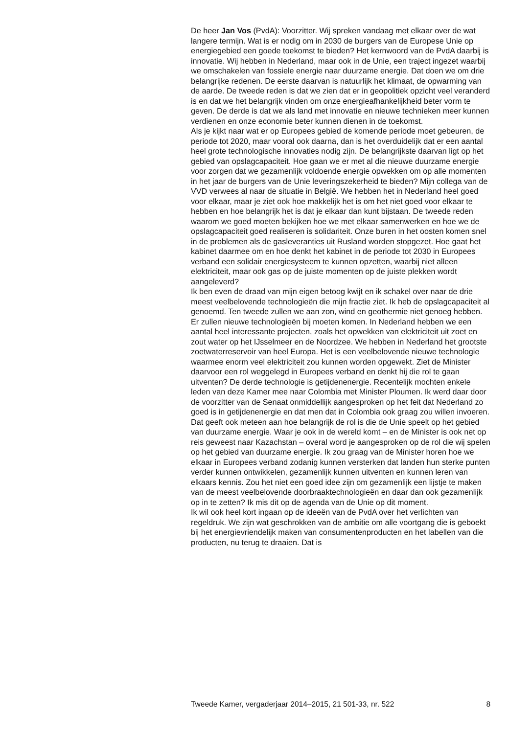De heer Jan Vos (PvdA): Voorzitter. Wij spreken vandaag met elkaar over de wat langere termijn. Wat is er nodig om in 2030 de burgers van de Europese Unie op energiegebied een goede toekomst te bieden? Het kernwoord van de PvdA daarbij is innovatie. Wij hebben in Nederland, maar ook in de Unie, een traject ingezet waarbij we omschakelen van fossiele energie naar duurzame energie. Dat doen we om drie belangrijke redenen. De eerste daarvan is natuurlijk het klimaat, de opwarming van de aarde. De tweede reden is dat we zien dat er in geopolitiek opzicht veel veranderd is en dat we het belangrijk vinden om onze energieafhankelijkheid beter vorm te geven. De derde is dat we als land met innovatie en nieuwe technieken meer kunnen verdienen en onze economie beter kunnen dienen in de toekomst.
Als je kijkt naar wat er op Europees gebied de komende periode moet gebeuren, de periode tot 2020, maar vooral ook daarna, dan is het overduidelijk dat er een aantal heel grote technologische innovaties nodig zijn. De belangrijkste daarvan ligt op het gebied van opslagcapaciteit. Hoe gaan we er met al die nieuwe duurzame energie voor zorgen dat we gezamenlijk voldoende energie opwekken om op alle momenten in het jaar de burgers van de Unie leveringszekerheid te bieden? Mijn collega van de VVD verwees al naar de situatie in België. We hebben het in Nederland heel goed voor elkaar, maar je ziet ook hoe makkelijk het is om het niet goed voor elkaar te hebben en hoe belangrijk het is dat je elkaar dan kunt bijstaan. De tweede reden waarom we goed moeten bekijken hoe we met elkaar samenwerken en hoe we de opslagcapaciteit goed realiseren is solidariteit. Onze buren in het oosten komen snel in de problemen als de gasleveranties uit Rusland worden stopgezet. Hoe gaat het kabinet daarmee om en hoe denkt het kabinet in de periode tot 2030 in Europees verband een solidair energiesysteem te kunnen opzetten, waarbij niet alleen elektriciteit, maar ook gas op de juiste momenten op de juiste plekken wordt aangeleverd?
Ik ben even de draad van mijn eigen betoog kwijt en ik schakel over naar de drie meest veelbelovende technologieën die mijn fractie ziet. Ik heb de opslagcapaciteit al genoemd. Ten tweede zullen we aan zon, wind en geothermie niet genoeg hebben. Er zullen nieuwe technologieën bij moeten komen. In Nederland hebben we een aantal heel interessante projecten, zoals het opwekken van elektriciteit uit zoet en zout water op het IJsselmeer en de Noordzee. We hebben in Nederland het grootste zoetwaterreservoir van heel Europa. Het is een veelbelovende nieuwe technologie waarmee enorm veel elektriciteit zou kunnen worden opgewekt. Ziet de Minister daarvoor een rol weggelegd in Europees verband en denkt hij die rol te gaan uitventen? De derde technologie is getijdenenergie. Recentelijk mochten enkele leden van deze Kamer mee naar Colombia met Minister Ploumen. Ik werd daar door de voorzitter van de Senaat onmiddellijk aangesproken op het feit dat Nederland zo goed is in getijdenenergie en dat men dat in Colombia ook graag zou willen invoeren. Dat geeft ook meteen aan hoe belangrijk de rol is die de Unie speelt op het gebied van duurzame energie. Waar je ook in de wereld komt – en de Minister is ook net op reis geweest naar Kazachstan – overal word je aangesproken op de rol die wij spelen op het gebied van duurzame energie. Ik zou graag van de Minister horen hoe we elkaar in Europees verband zodanig kunnen versterken dat landen hun sterke punten verder kunnen ontwikkelen, gezamenlijk kunnen uitventen en kunnen leren van elkaars kennis. Zou het niet een goed idee zijn om gezamenlijk een lijstje te maken van de meest veelbelovende doorbraaktechnologieën en daar dan ook gezamenlijk op in te zetten? Ik mis dit op de agenda van de Unie op dit moment.
Ik wil ook heel kort ingaan op de ideeën van de PvdA over het verlichten van regeldruk. We zijn wat geschrokken van de ambitie om alle voortgang die is geboekt bij het energievriendelijk maken van consumentenproducten en het labellen van die producten, nu terug te draaien. Dat is
Tweede Kamer, vergaderjaar 2014–2015, 21 501-33, nr. 522 8